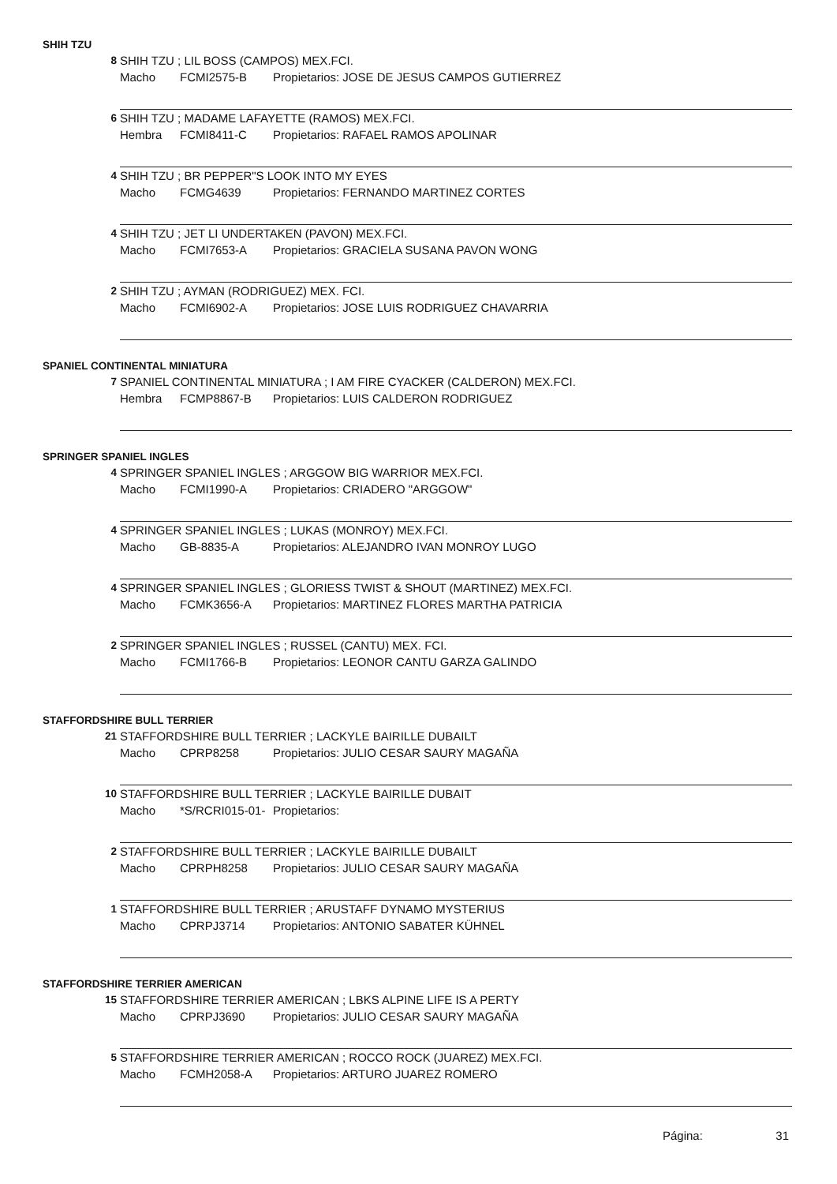SHIH TZU
8
SHIH TZU ; LIL BOSS (CAMPOS) MEX.FCI.
Macho FCMI2575-B Propietarios: JOSE DE JESUS CAMPOS GUTIERREZ
6
SHIH TZU ; MADAME LAFAYETTE (RAMOS) MEX.FCI.
Hembra FCMI8411-C Propietarios: RAFAEL RAMOS APOLINAR
4
SHIH TZU ; BR PEPPER"S LOOK INTO MY EYES
Macho FCMG4639 Propietarios: FERNANDO MARTINEZ CORTES
4
SHIH TZU ; JET LI UNDERTAKEN (PAVON) MEX.FCI.
Macho FCMI7653-A Propietarios: GRACIELA SUSANA PAVON WONG
2
SHIH TZU ; AYMAN (RODRIGUEZ) MEX. FCI.
Macho FCMI6902-A Propietarios: JOSE LUIS RODRIGUEZ CHAVARRIA
SPANIEL CONTINENTAL MINIATURA
7
SPANIEL CONTINENTAL MINIATURA ; I AM FIRE CYACKER (CALDERON) MEX.FCI.
Hembra FCMP8867-B Propietarios: LUIS CALDERON RODRIGUEZ
SPRINGER SPANIEL INGLES
4
SPRINGER SPANIEL INGLES ; ARGGOW BIG WARRIOR MEX.FCI.
Macho FCMI1990-A Propietarios: CRIADERO "ARGGOW"
4
SPRINGER SPANIEL INGLES ; LUKAS (MONROY) MEX.FCI.
Macho GB-8835-A Propietarios: ALEJANDRO IVAN MONROY LUGO
4
SPRINGER SPANIEL INGLES ; GLORIESS TWIST & SHOUT (MARTINEZ) MEX.FCI.
Macho FCMK3656-A Propietarios: MARTINEZ FLORES MARTHA PATRICIA
2
SPRINGER SPANIEL INGLES ; RUSSEL (CANTU) MEX. FCI.
Macho FCMI1766-B Propietarios: LEONOR CANTU GARZA GALINDO
STAFFORDSHIRE BULL TERRIER
21
STAFFORDSHIRE BULL TERRIER ; LACKYLE BAIRILLE DUBAILT
Macho CPRP8258 Propietarios: JULIO CESAR SAURY MAGAÑA
10
STAFFORDSHIRE BULL TERRIER ; LACKYLE BAIRILLE DUBAIT
Macho *S/RCRI015-01- Propietarios:
2
STAFFORDSHIRE BULL TERRIER ; LACKYLE BAIRILLE DUBAILT
Macho CPRPH8258 Propietarios: JULIO CESAR SAURY MAGAÑA
1
STAFFORDSHIRE BULL TERRIER ; ARUSTAFF DYNAMO MYSTERIUS
Macho CPRPJ3714 Propietarios: ANTONIO SABATER KÜHNEL
STAFFORDSHIRE TERRIER AMERICAN
15
STAFFORDSHIRE TERRIER AMERICAN ; LBKS ALPINE LIFE IS A PERTY
Macho CPRPJ3690 Propietarios: JULIO CESAR SAURY MAGAÑA
5
STAFFORDSHIRE TERRIER AMERICAN ; ROCCO ROCK (JUAREZ) MEX.FCI.
Macho FCMH2058-A Propietarios: ARTURO JUAREZ ROMERO
Página: 31